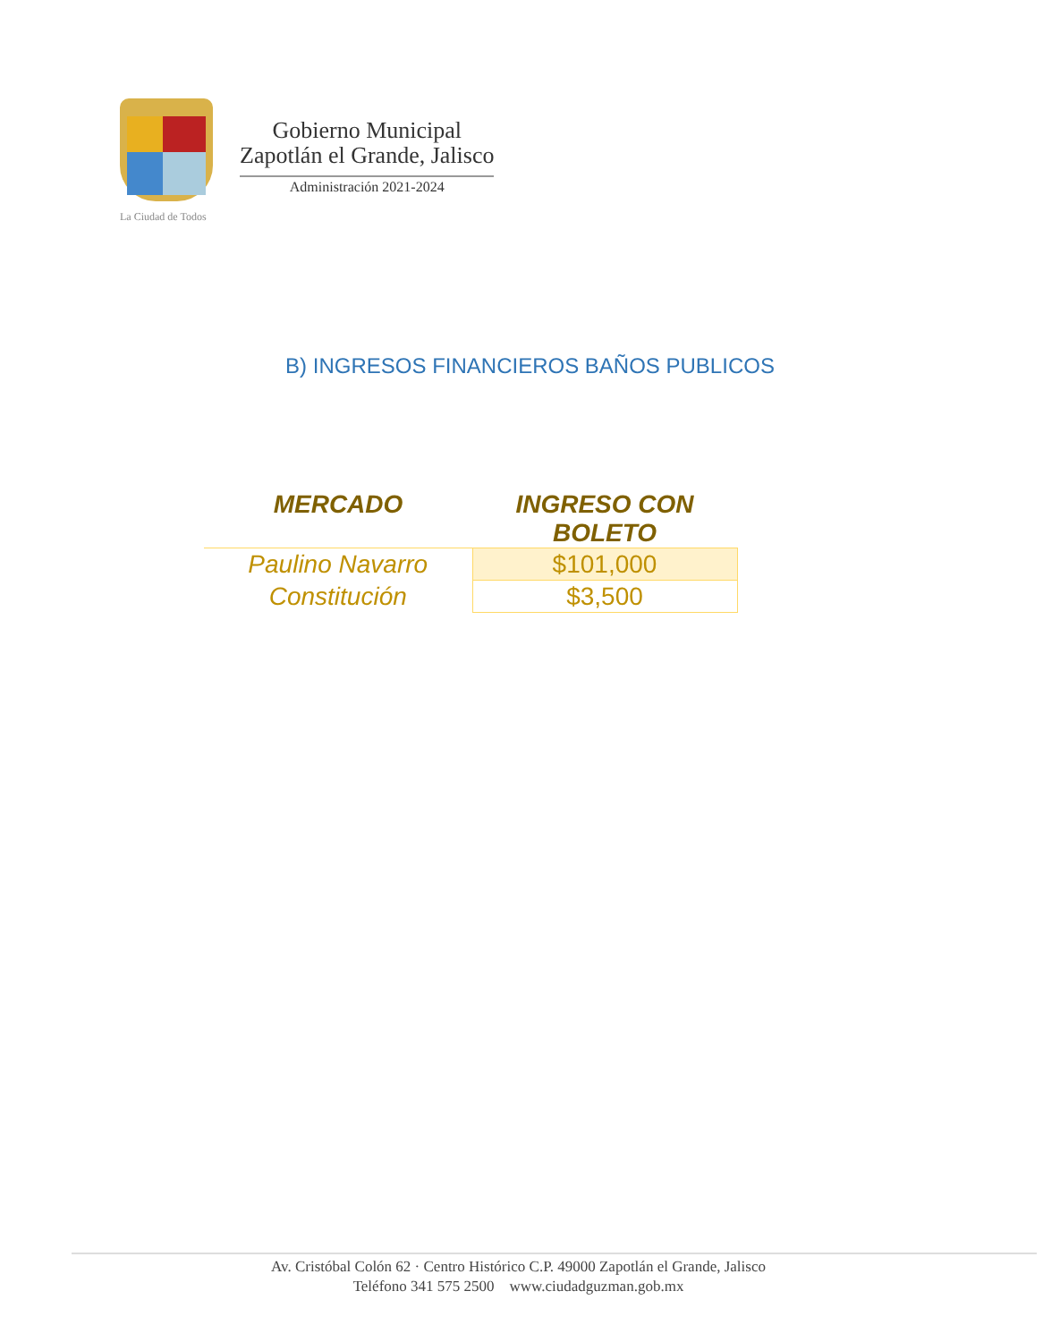La Ciudad de Todos
Gobierno Municipal
Zapotlán el Grande, Jalisco
Administración 2021-2024
B) INGRESOS FINANCIEROS BAÑOS PUBLICOS
| MERCADO | INGRESO CON BOLETO |
| --- | --- |
| Paulino Navarro | $101,000 |
| Constitución | $3,500 |
Av. Cristóbal Colón 62 · Centro Histórico C.P. 49000 Zapotlán el Grande, Jalisco
Teléfono 341 575 2500 www.ciudadguzman.gob.mx